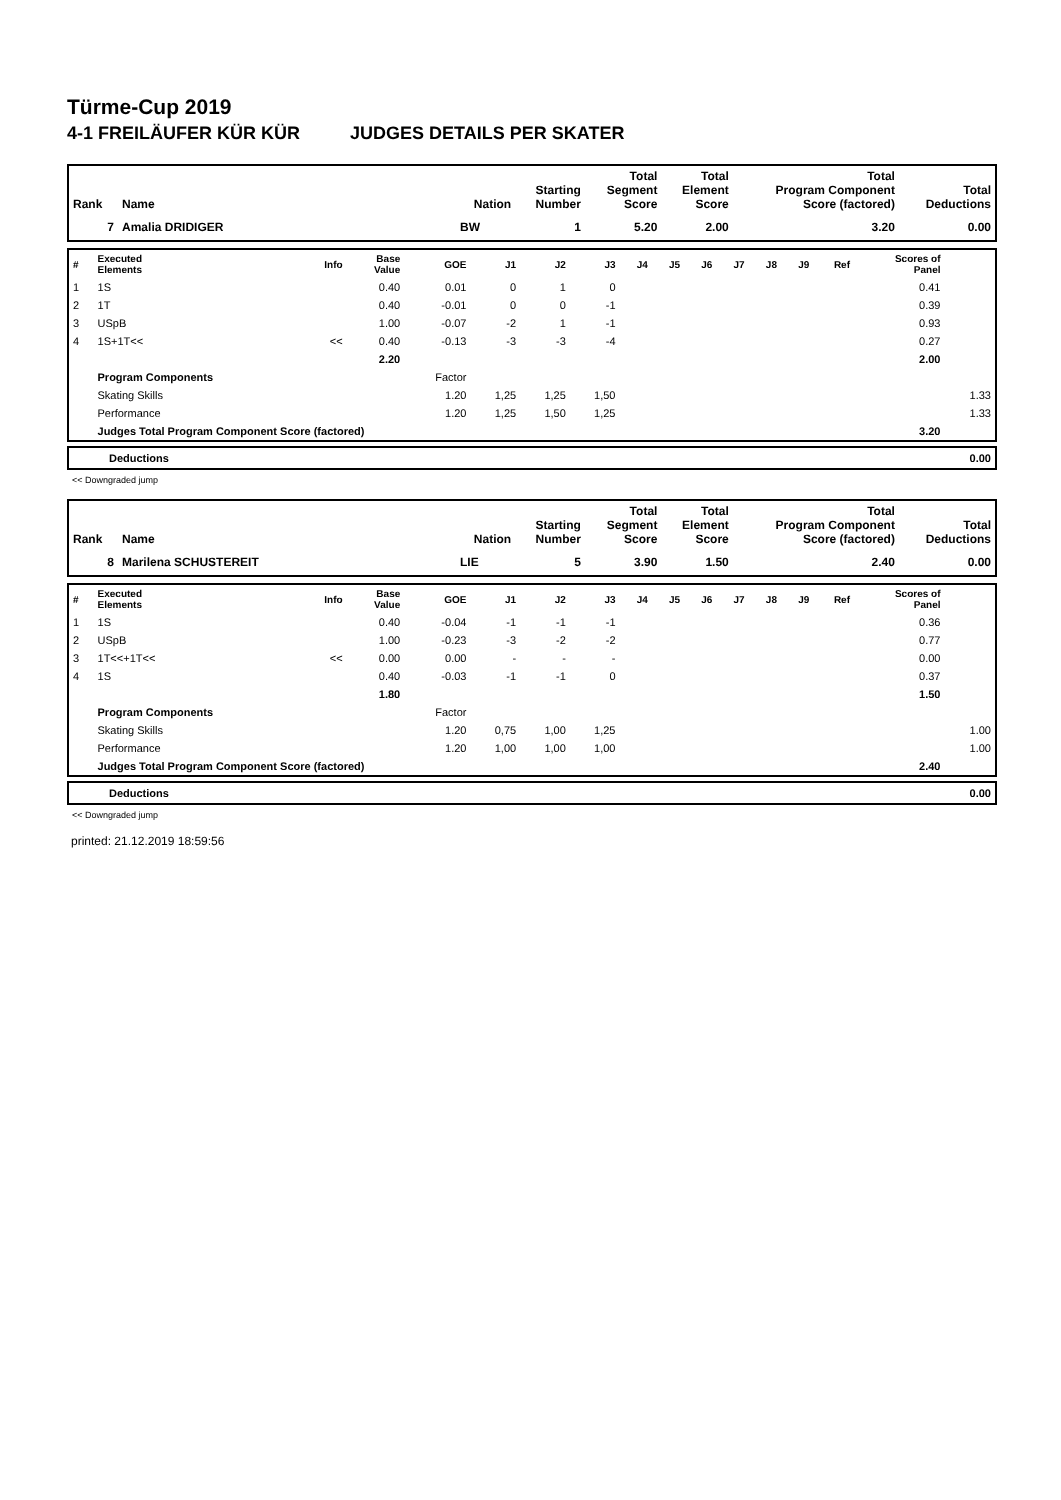Türme-Cup 2019
4-1 FREILÄUFER KÜR KÜR JUDGES DETAILS PER SKATER
| Rank | Name | Nation | Starting Number | Total Segment Score | Total Element Score | Total Program Component Score (factored) | Total Deductions |
| --- | --- | --- | --- | --- | --- | --- | --- |
| 7 | Amalia DRIDIGER | BW | 1 | 5.20 | 2.00 | 3.20 | 0.00 |
| # | Executed Elements | Info | Base Value | GOE | J1 | J2 | J3 | J4 | J5 | J6 | J7 | J8 | J9 | Ref | Scores of Panel | |
| --- | --- | --- | --- | --- | --- | --- | --- | --- | --- | --- | --- | --- | --- | --- | --- | --- |
| 1 | 1S | | 0.40 | 0.01 | 0 | 1 | 0 | | | | | | | | 0.41 | |
| 2 | 1T | | 0.40 | -0.01 | 0 | 0 | -1 | | | | | | | | 0.39 | |
| 3 | USpB | | 1.00 | -0.07 | -2 | 1 | -1 | | | | | | | | 0.93 | |
| 4 | 1S+1T<< | << | 0.40 | -0.13 | -3 | -3 | -4 | | | | | | | | 0.27 | |
| | | | 2.20 | | | | | | | | | | | | 2.00 | |
| | Program Components | | | Factor | | | | | | | | | | | | |
| | Skating Skills | | | 1.20 | 1,25 | 1,25 | 1,50 | | | | | | | | | 1.33 |
| | Performance | | | 1.20 | 1,25 | 1,50 | 1,25 | | | | | | | | | 1.33 |
| | Judges Total Program Component Score (factored) | | | | | | | | | | | | | | 3.20 | |
| Deductions | 0.00 |
<< Downgraded jump
| Rank | Name | Nation | Starting Number | Total Segment Score | Total Element Score | Total Program Component Score (factored) | Total Deductions |
| --- | --- | --- | --- | --- | --- | --- | --- |
| 8 | Marilena SCHUSTEREIT | LIE | 5 | 3.90 | 1.50 | 2.40 | 0.00 |
| # | Executed Elements | Info | Base Value | GOE | J1 | J2 | J3 | J4 | J5 | J6 | J7 | J8 | J9 | Ref | Scores of Panel | |
| --- | --- | --- | --- | --- | --- | --- | --- | --- | --- | --- | --- | --- | --- | --- | --- | --- |
| 1 | 1S | | 0.40 | -0.04 | -1 | -1 | -1 | | | | | | | | 0.36 | |
| 2 | USpB | | 1.00 | -0.23 | -3 | -2 | -2 | | | | | | | | 0.77 | |
| 3 | 1T<<+1T<< | << | 0.00 | 0.00 | - | - | - | | | | | | | | 0.00 | |
| 4 | 1S | | 0.40 | -0.03 | -1 | -1 | 0 | | | | | | | | 0.37 | |
| | | | 1.80 | | | | | | | | | | | | 1.50 | |
| | Program Components | | | Factor | | | | | | | | | | | | |
| | Skating Skills | | | 1.20 | 0,75 | 1,00 | 1,25 | | | | | | | | | 1.00 |
| | Performance | | | 1.20 | 1,00 | 1,00 | 1,00 | | | | | | | | | 1.00 |
| | Judges Total Program Component Score (factored) | | | | | | | | | | | | | | 2.40 | |
| Deductions | 0.00 |
<< Downgraded jump
printed: 21.12.2019 18:59:56